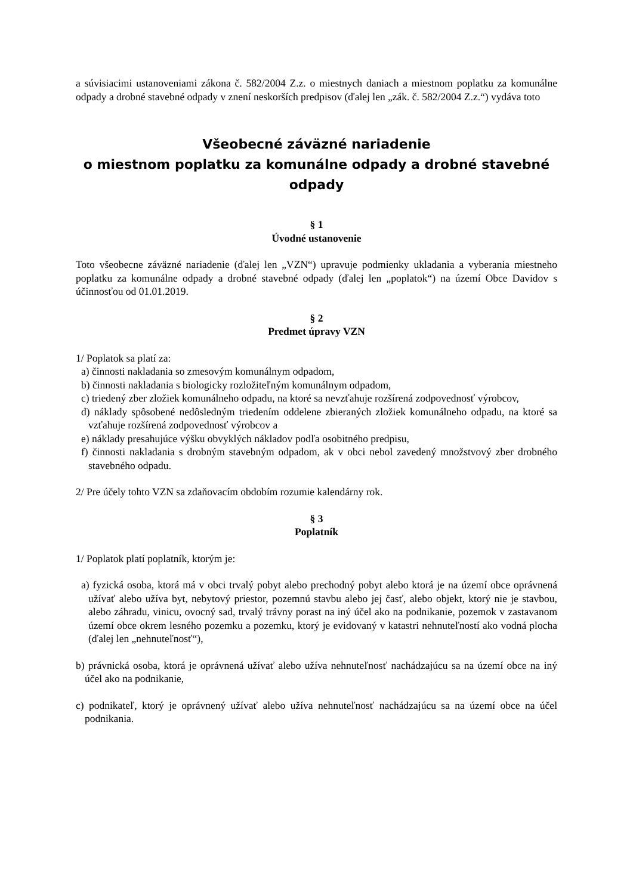a súvisiacimi ustanoveniami zákona č. 582/2004 Z.z. o miestnych daniach a miestnom poplatku za komunálne odpady a drobné stavebné odpady v znení neskorších predpisov (ďalej len „zák. č. 582/2004 Z.z.“) vydáva toto
Všeobecné záväzné nariadenie
o miestnom poplatku za komunálne odpady a drobné stavebné odpady
§ 1
Úvodné ustanovenie
Toto všeobecne záväzné nariadenie (ďalej len „VZN“) upravuje podmienky ukladania a vyberania miestneho poplatku za komunálne odpady a drobné stavebné odpady (ďalej len „poplatok“) na území Obce Davidov s účinnosťou od 01.01.2019.
§ 2
Predmet úpravy VZN
1/ Poplatok sa platí za:
a) činnosti nakladania so zmesovým komunálnym odpadom,
b) činnosti nakladania s biologicky rozložiteľným komunálnym odpadom,
c) triedený zber zložiek komunálneho odpadu, na ktoré sa nevzťahuje rozšírená zodpovednosť výrobcov,
d) náklady spôsobené nedôsledným triedením oddelene zbieraných zložiek komunálneho odpadu, na ktoré sa vzťahuje rozšírená zodpovednosť výrobcov a
e) náklady presahujúce výšku obvyklých nákladov podľa osobitného predpisu,
f) činnosti nakladania s drobným stavebným odpadom, ak v obci nebol zavedený množstvový zber drobného stavebného odpadu.
2/ Pre účely tohto VZN sa zdaňovacím obdobím rozumie kalendárny rok.
§ 3
Poplatník
1/ Poplatok platí poplatník, ktorým je:
a) fyzická osoba, ktorá má v obci trvalý pobyt alebo prechodný pobyt alebo ktorá je na území obce oprávnená užívať alebo užíva byt, nebytový priestor, pozemnú stavbu alebo jej časť, alebo objekt, ktorý nie je stavbou, alebo záhradu, vinicu, ovocný sad, trvalý trávny porast na iný účel ako na podnikanie, pozemok v zastavanom území obce okrem lesného pozemku a pozemku, ktorý je evidovaný v katastri nehnuteľností ako vodná plocha (ďalej len „nehnuteľnosť“),
b) právnická osoba, ktorá je oprávnená užívať alebo užíva nehnuteľnosť nachádzajúcu sa na území obce na iný účel ako na podnikanie,
c) podnikateľ, ktorý je oprávnený užívať alebo užíva nehnuteľnosť nachádzajúcu sa na území obce na účel podnikania.